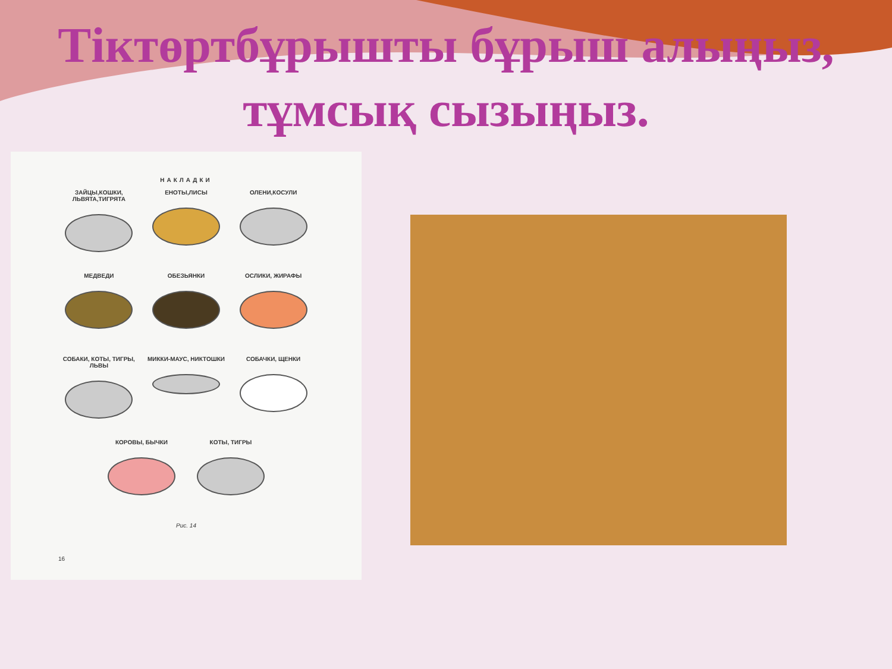Тіктөртбұрышты бұрыш алыңыз, тұмсық сызыңыз.
НАКЛАДКИ
ЗАЙЦЫ,КОШКИ, ЛЬВЯТА,ТИГРЯТА
ЕНОТЫ,ЛИСЫ
ОЛЕНИ,КОСУЛИ
МЕДВЕДИ
ОБЕЗЬЯНКИ
ОСЛИКИ, ЖИРАФЫ
СОБАКИ, КОТЫ, ТИГРЫ, ЛЬВЫ
МИККИ-МАУС, НИКТОШКИ
СОБАЧКИ, ЩЕНКИ
КОРОВЫ, БЫЧКИ
КОТЫ, ТИГРЫ
Рис. 14
16